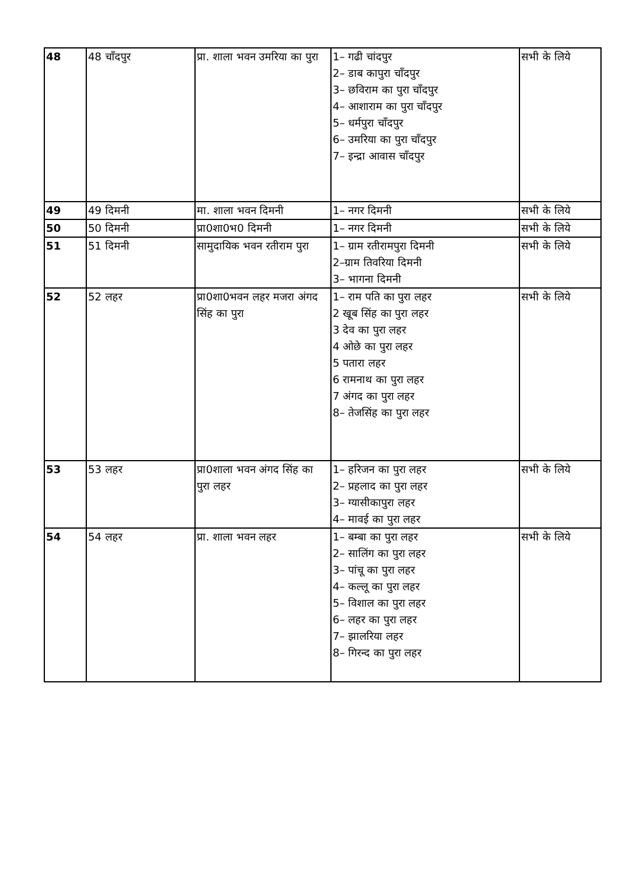| 48 | 48 चाँदपुर | प्रा. शाला भवन उमरिया का पुरा | 1– गढी चांदपुर 2– डाब कापुरा चाँदपुर 3– छविराम का पुरा चाँदपुर 4– आशाराम का पुरा चाँदपुर 5– धर्मपुरा चाँदपुर 6– उमरिया का पुरा चाँदपुर 7– इन्द्रा आवास चाँदपुर | सभी के लिये |
| 49 | 49 दिमनी | मा. शाला भवन दिमनी | 1– नगर दिमनी | सभी के लिये |
| 50 | 50 दिमनी | प्रा0शा0भ0 दिमनी | 1– नगर दिमनी | सभी के लिये |
| 51 | 51 दिमनी | सामुदायिक भवन रतीराम पुरा | 1– ग्राम रतीरामपुरा दिमनी 2–ग्राम तिवरिया दिमनी 3– भागना दिमनी | सभी के लिये |
| 52 | 52 लहर | प्रा0शा0भवन लहर मजरा अंगद सिंह का पुरा | 1– राम पति का पुरा लहर 2 खूब सिंह का पुरा लहर 3 देव का पुरा लहर 4 ओछे का पुरा लहर 5 पतारा लहर 6 रामनाथ का पुरा लहर 7 अंगद का पुरा लहर 8– तेजसिंह का पुरा लहर | सभी के लिये |
| 53 | 53 लहर | प्रा0शाला भवन अंगद सिंह का पुरा लहर | 1– हरिजन का पुरा लहर 2– प्रहलाद का पुरा लहर 3– ग्यासीकापुरा लहर 4– मावई का पुरा लहर | सभी के लिये |
| 54 | 54 लहर | प्रा. शाला भवन लहर | 1– बम्बा का पुरा लहर 2– सालिंग का पुरा लहर 3– पांचू का पुरा लहर 4– कल्लू का पुरा लहर 5– विशाल का पुरा लहर 6– लहर का पुरा लहर 7– झालरिया लहर 8– गिरन्द का पुरा लहर | सभी के लिये |